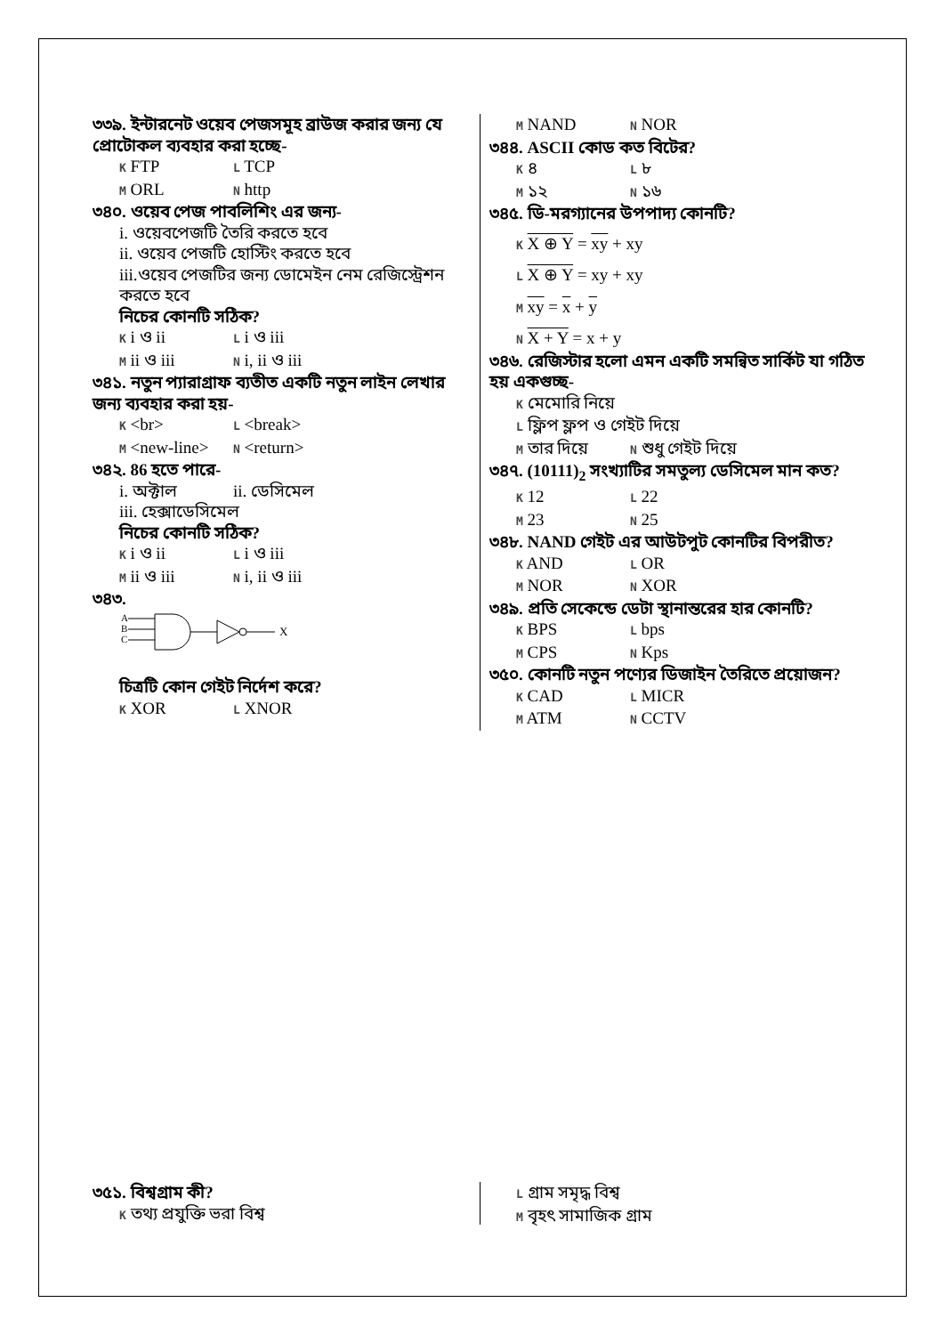৩৩৯. ইন্টারনেট ওয়েব পেজসমূহ ব্রাউজ করার জন্য যে প্রোটোকল ব্যবহার করা হচ্ছে-
K FTP L TCP
M ORL N http
৩৪০. ওয়েব পেজ পাবলিশিং এর জন্য-
i. ওয়েবপেজটি তৈরি করতে হবে
ii. ওয়েব পেজটি হোস্টিং করতে হবে
iii.ওয়েব পেজটির জন্য ডোমেইন নেম রেজিস্ট্রেশন করতে হবে
নিচের কোনটি সঠিক?
K i ও ii L i ও iii
M ii ও iii N i, ii ও iii
৩৪১. নতুন প্যারাগ্রাফ ব্যতীত একটি নতুন লাইন লেখার জন্য ব্যবহার করা হয়-
K <br> L <break>
M <new-line> N <return>
৩৪২. 86 হতে পারে-
i. অক্টাল ii. ডেসিমেল
iii. হেক্সাডেসিমেল
নিচের কোনটি সঠিক?
K i ও ii L i ও iii
M ii ও iii N i, ii ও iii
৩৪৩.
A
B
C
X
চিত্রটি কোন গেইট নির্দেশ করে?
K XOR L XNOR
M NAND N NOR
৩৪৪. ASCII কোড কত বিটের?
K ৪ L ৮
M ১২ N ১৬
৩৪৫. ডি-মরগ্যানের উপপাদ্য কোনটি?
K X ⊕ Y = xy + xy
L X ⊕ Y = xy + xy
M xy = x + y
N X + Y = x + y
৩৪৬. রেজিস্টার হলো এমন একটি সমন্বিত সার্কিট যা গঠিত হয় একগুচ্ছ-
K মেমোরি নিয়ে
L ফ্লিপ ফ্লপ ও গেইট দিয়ে
M তার দিয়ে N শুধু গেইট দিয়ে
৩৪৭. (10111)<sub>2</sub> সংখ্যাটির সমতুল্য ডেসিমেল মান কত?
K 12 L 22
M 23 N 25
৩৪৮. NAND গেইট এর আউটপুট কোনটির বিপরীত?
K AND L OR
M NOR N XOR
৩৪৯. প্রতি সেকেন্ডে ডেটা স্থানান্তরের হার কোনটি?
K BPS L bps
M CPS N Kps
৩৫০. কোনটি নতুন পণ্যের ডিজাইন তৈরিতে প্রয়োজন?
K CAD L MICR
M ATM N CCTV
৩৫১. বিশ্বগ্রাম কী?
K তথ্য প্রযুক্তি ভরা বিশ্ব
L গ্রাম সমৃদ্ধ বিশ্ব
M বৃহৎ সামাজিক গ্রাম